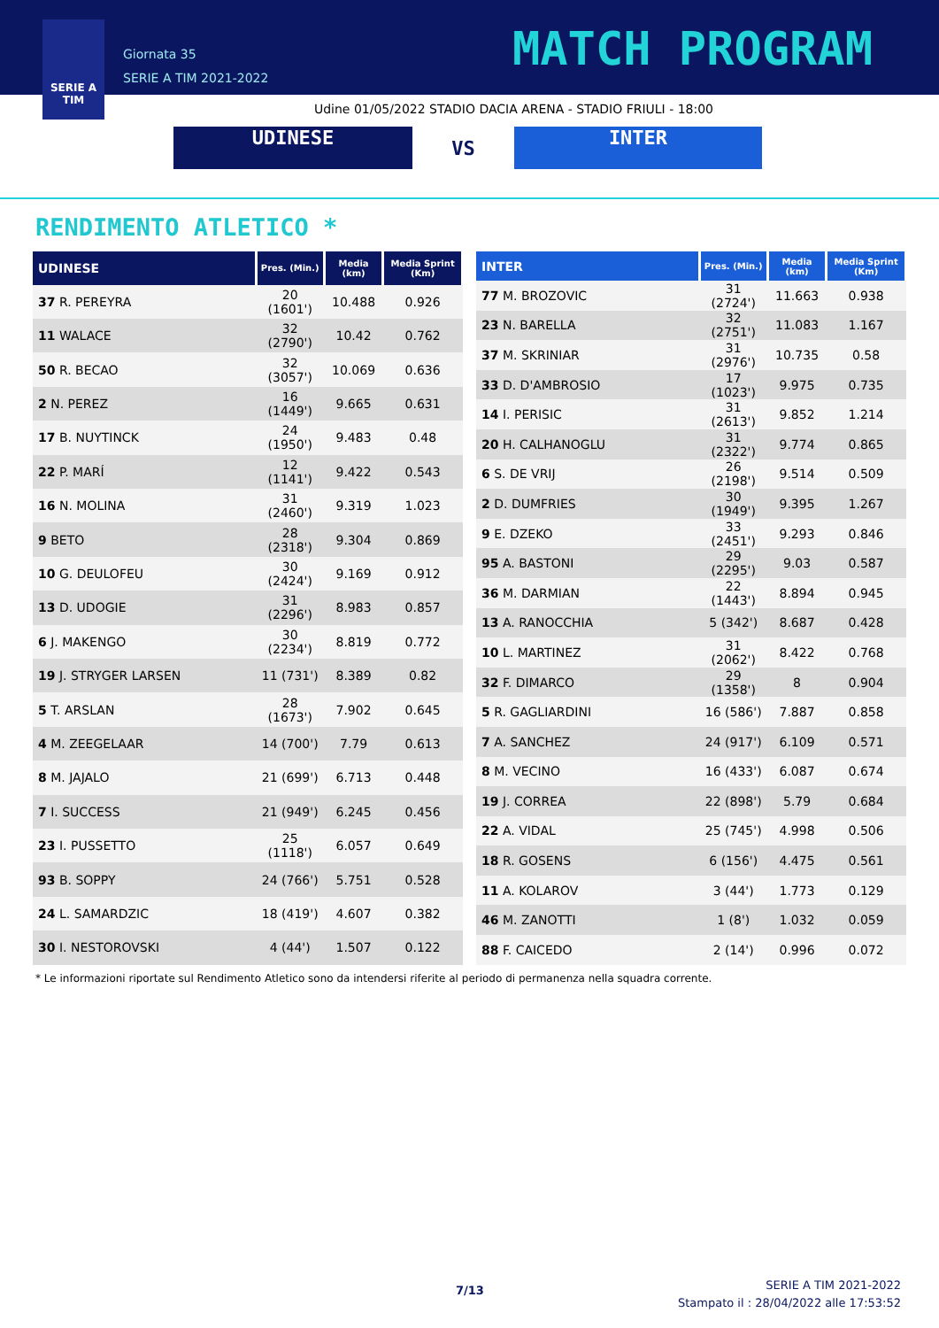SERIE A
TIM
Giornata 35
SERIE A TIM 2021-2022
MATCH PROGRAM
Udine 01/05/2022 STADIO DACIA ARENA - STADIO FRIULI - 18:00
UDINESE
VS
INTER
RENDIMENTO ATLETICO *
| UDINESE | Pres. (Min.) | Media (km) | Media Sprint (Km) |
| --- | --- | --- | --- |
| 37 R. PEREYRA | 20 (1601') | 10.488 | 0.926 |
| 11 WALACE | 32 (2790') | 10.42 | 0.762 |
| 50 R. BECAO | 32 (3057') | 10.069 | 0.636 |
| 2 N. PEREZ | 16 (1449') | 9.665 | 0.631 |
| 17 B. NUYTINCK | 24 (1950') | 9.483 | 0.48 |
| 22 P. MARÍ | 12 (1141') | 9.422 | 0.543 |
| 16 N. MOLINA | 31 (2460') | 9.319 | 1.023 |
| 9 BETO | 28 (2318') | 9.304 | 0.869 |
| 10 G. DEULOFEU | 30 (2424') | 9.169 | 0.912 |
| 13 D. UDOGIE | 31 (2296') | 8.983 | 0.857 |
| 6 J. MAKENGO | 30 (2234') | 8.819 | 0.772 |
| 19 J. STRYGER LARSEN | 11 (731') | 8.389 | 0.82 |
| 5 T. ARSLAN | 28 (1673') | 7.902 | 0.645 |
| 4 M. ZEEGELAAR | 14 (700') | 7.79 | 0.613 |
| 8 M. JAJALO | 21 (699') | 6.713 | 0.448 |
| 7 I. SUCCESS | 21 (949') | 6.245 | 0.456 |
| 23 I. PUSSETTO | 25 (1118') | 6.057 | 0.649 |
| 93 B. SOPPY | 24 (766') | 5.751 | 0.528 |
| 24 L. SAMARDZIC | 18 (419') | 4.607 | 0.382 |
| 30 I. NESTOROVSKI | 4 (44') | 1.507 | 0.122 |
| INTER | Pres. (Min.) | Media (km) | Media Sprint (Km) |
| --- | --- | --- | --- |
| 77 M. BROZOVIC | 31 (2724') | 11.663 | 0.938 |
| 23 N. BARELLA | 32 (2751') | 11.083 | 1.167 |
| 37 M. SKRINIAR | 31 (2976') | 10.735 | 0.58 |
| 33 D. D'AMBROSIO | 17 (1023') | 9.975 | 0.735 |
| 14 I. PERISIC | 31 (2613') | 9.852 | 1.214 |
| 20 H. CALHANOGLU | 31 (2322') | 9.774 | 0.865 |
| 6 S. DE VRIJ | 26 (2198') | 9.514 | 0.509 |
| 2 D. DUMFRIES | 30 (1949') | 9.395 | 1.267 |
| 9 E. DZEKO | 33 (2451') | 9.293 | 0.846 |
| 95 A. BASTONI | 29 (2295') | 9.03 | 0.587 |
| 36 M. DARMIAN | 22 (1443') | 8.894 | 0.945 |
| 13 A. RANOCCHIA | 5 (342') | 8.687 | 0.428 |
| 10 L. MARTINEZ | 31 (2062') | 8.422 | 0.768 |
| 32 F. DIMARCO | 29 (1358') | 8 | 0.904 |
| 5 R. GAGLIARDINI | 16 (586') | 7.887 | 0.858 |
| 7 A. SANCHEZ | 24 (917') | 6.109 | 0.571 |
| 8 M. VECINO | 16 (433') | 6.087 | 0.674 |
| 19 J. CORREA | 22 (898') | 5.79 | 0.684 |
| 22 A. VIDAL | 25 (745') | 4.998 | 0.506 |
| 18 R. GOSENS | 6 (156') | 4.475 | 0.561 |
| 11 A. KOLAROV | 3 (44') | 1.773 | 0.129 |
| 46 M. ZANOTTI | 1 (8') | 1.032 | 0.059 |
| 88 F. CAICEDO | 2 (14') | 0.996 | 0.072 |
* Le informazioni riportate sul Rendimento Atletico sono da intendersi riferite al periodo di permanenza nella squadra corrente.
7/13
SERIE A TIM 2021-2022
Stampato il : 28/04/2022 alle 17:53:52